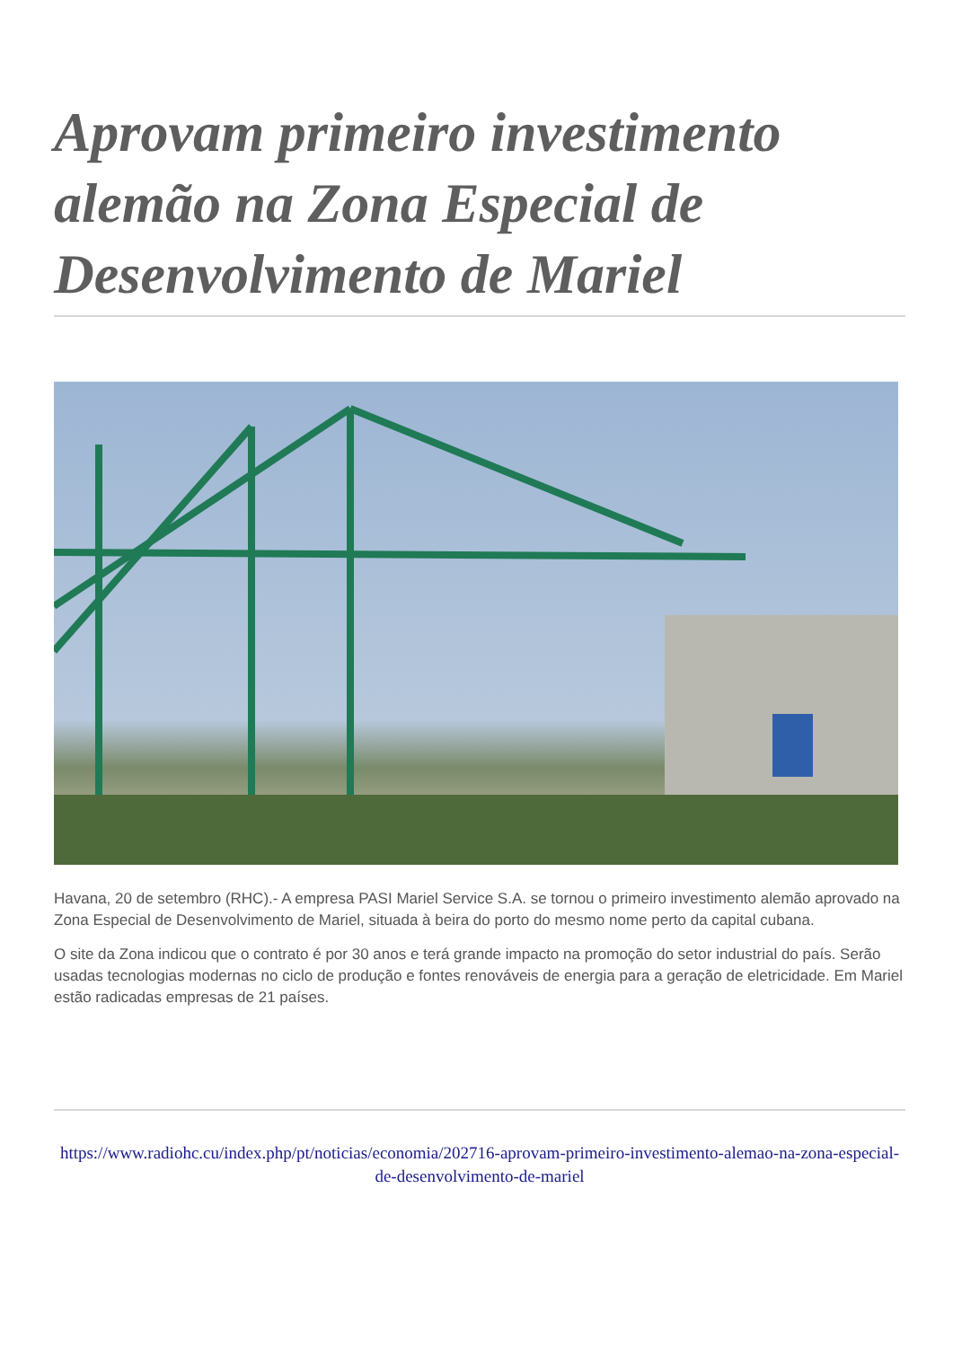Aprovam primeiro investimento alemão na Zona Especial de Desenvolvimento de Mariel
Havana, 20 de setembro (RHC).- A empresa PASI Mariel Service S.A. se tornou o primeiro investimento alemão aprovado na Zona Especial de Desenvolvimento de Mariel, situada à beira do porto do mesmo nome perto da capital cubana.
O site da Zona indicou que o contrato é por 30 anos e terá grande impacto na promoção do setor industrial do país. Serão usadas tecnologias modernas no ciclo de produção e fontes renováveis de energia para a geração de eletricidade. Em Mariel estão radicadas empresas de 21 países.
https://www.radiohc.cu/index.php/pt/noticias/economia/202716-aprovam-primeiro-investimento-alemao-na-zona-especial-de-desenvolvimento-de-mariel